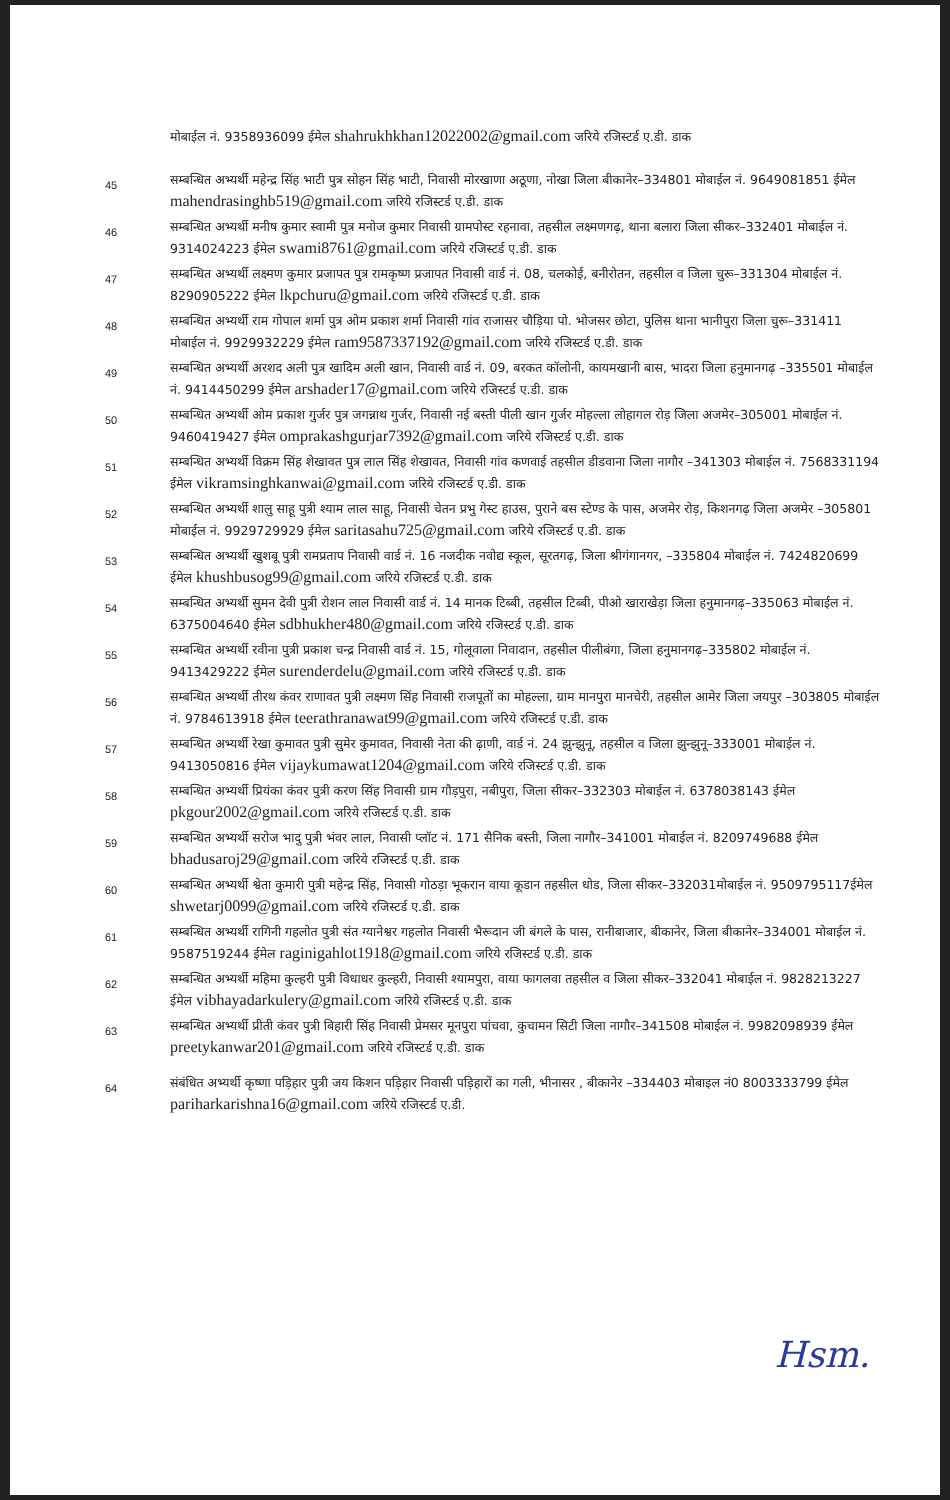मोबाईल नं. 9358936099 ईमेल shahrukhkhan12022002@gmail.com जरिये रजिस्टर्ड ए.डी. डाक
45
सम्बन्धित अभ्यर्थी महेन्द्र सिंह भाटी पुत्र सोहन सिंह भाटी, निवासी मोरखाणा अठूणा, नोखा जिला बीकानेर–334801 मोबाईल नं. 9649081851 ईमेल mahendrasinghb519@gmail.com जरिये रजिस्टर्ड ए.डी. डाक
46
सम्बन्धित अभ्यर्थी मनीष कुमार स्वामी पुत्र मनोज कुमार निवासी ग्रामपोस्ट रहनावा, तहसील लक्ष्मणगढ़, थाना बलारा जिला सीकर–332401 मोबाईल नं. 9314024223 ईमेल swami8761@gmail.com जरिये रजिस्टर्ड ए.डी. डाक
47
सम्बन्धित अभ्यर्थी लक्ष्मण कुमार प्रजापत पुत्र रामकृष्ण प्रजापत निवासी वार्ड नं. 08, चलकोई, बनीरोतन, तहसील व जिला चुरू–331304 मोबाईल नं. 8290905222 ईमेल lkpchuru@gmail.com जरिये रजिस्टर्ड ए.डी. डाक
48
सम्बन्धित अभ्यर्थी राम गोपाल शर्मा पुत्र ओम प्रकाश शर्मा निवासी गांव राजासर चौड़िया पो. भोजसर छोटा, पुलिस थाना भानीपुरा जिला चुरू–331411 मोबाईल नं. 9929932229 ईमेल ram9587337192@gmail.com जरिये रजिस्टर्ड ए.डी. डाक
49
सम्बन्धित अभ्यर्थी अरशद अली पुत्र खादिम अली खान, निवासी वार्ड नं. 09, बरकत कॉलोनी, कायमखानी बास, भादरा जिला हनुमानगढ़ –335501 मोबाईल नं. 9414450299 ईमेल arshader17@gmail.com जरिये रजिस्टर्ड ए.डी. डाक
50
सम्बन्धित अभ्यर्थी ओम प्रकाश गुर्जर पुत्र जगन्नाथ गुर्जर, निवासी नई बस्ती पीली खान गुर्जर मोहल्ला लोहागल रोड़ जिला अजमेर–305001 मोबाईल नं. 9460419427 ईमेल omprakashgurjar7392@gmail.com जरिये रजिस्टर्ड ए.डी. डाक
51
सम्बन्धित अभ्यर्थी विक्रम सिंह शेखावत पुत्र लाल सिंह शेखावत, निवासी गांव कणवाई तहसील डीडवाना जिला नागौर –341303 मोबाईल नं. 7568331194 ईमेल vikramsinghkanwai@gmail.com जरिये रजिस्टर्ड ए.डी. डाक
52
सम्बन्धित अभ्यर्थी शालु साहू पुत्री श्याम लाल साहू, निवासी चेतन प्रभु गेस्ट हाउस, पुराने बस स्टेण्ड के पास, अजमेर रोड़, किशनगढ़ जिला अजमेर –305801 मोबाईल नं. 9929729929 ईमेल saritasahu725@gmail.com जरिये रजिस्टर्ड ए.डी. डाक
53
सम्बन्धित अभ्यर्थी खुशबू पुत्री रामप्रताप निवासी वार्ड नं. 16 नजदीक नवोद्य स्कूल, सूरतगढ़, जिला श्रीगंगानगर, –335804 मोबाईल नं. 7424820699 ईमेल khushbusog99@gmail.com जरिये रजिस्टर्ड ए.डी. डाक
54
सम्बन्धित अभ्यर्थी सुमन देवी पुत्री रोशन लाल निवासी वार्ड नं. 14 मानक टिब्बी, तहसील टिब्बी, पीओ खाराखेड़ा जिला हनुमानगढ़–335063 मोबाईल नं. 6375004640 ईमेल sdbhukher480@gmail.com जरिये रजिस्टर्ड ए.डी. डाक
55
सम्बन्धित अभ्यर्थी रवीना पुत्री प्रकाश चन्द्र निवासी वार्ड नं. 15, गोलूवाला निवादान, तहसील पीलीबंगा, जिला हनुमानगढ़–335802 मोबाईल नं. 9413429222 ईमेल surenderdelu@gmail.com जरिये रजिस्टर्ड ए.डी. डाक
56
सम्बन्धित अभ्यर्थी तीरथ कंवर राणावत पुत्री लक्ष्मण सिंह निवासी राजपूतों का मोहल्ला, ग्राम मानपुरा मानचेरी, तहसील आमेर जिला जयपुर –303805 मोबाईल नं. 9784613918 ईमेल teerathranawat99@gmail.com जरिये रजिस्टर्ड ए.डी. डाक
57
सम्बन्धित अभ्यर्थी रेखा कुमावत पुत्री सुमेर कुमावत, निवासी नेता की ढ़ाणी, वार्ड नं. 24 झुन्झुनू, तहसील व जिला झुन्झुनू–333001 मोबाईल नं. 9413050816 ईमेल vijaykumawat1204@gmail.com जरिये रजिस्टर्ड ए.डी. डाक
58
सम्बन्धित अभ्यर्थी प्रियंका कंवर पुत्री करण सिंह निवासी ग्राम गौड़पुरा, नबीपुरा, जिला सीकर–332303 मोबाईल नं. 6378038143 ईमेल pkgour2002@gmail.com जरिये रजिस्टर्ड ए.डी. डाक
59
सम्बन्धित अभ्यर्थी सरोज भादु पुत्री भंवर लाल, निवासी प्लॉट नं. 171 सैनिक बस्ती, जिला नागौर–341001 मोबाईल नं. 8209749688 ईमेल bhadusaroj29@gmail.com जरिये रजिस्टर्ड ए.डी. डाक
60
सम्बन्धित अभ्यर्थी श्वेता कुमारी पुत्री महेन्द्र सिंह, निवासी गोठड़ा भूकरान वाया कूडान तहसील धोड, जिला सीकर–332031मोबाईल नं. 9509795117ईमेल shwetarj0099@gmail.com जरिये रजिस्टर्ड ए.डी. डाक
61
सम्बन्धित अभ्यर्थी रागिनी गहलोत पुत्री संत ग्यानेश्वर गहलोत निवासी भैरूदान जी बंगले के पास, रानीबाजार, बीकानेर, जिला बीकानेर–334001 मोबाईल नं. 9587519244 ईमेल raginigahlot1918@gmail.com जरिये रजिस्टर्ड ए.डी. डाक
62
सम्बन्धित अभ्यर्थी महिमा कुल्हरी पुत्री विधाधर कुल्हरी, निवासी श्यामपुरा, वाया फागलवा तहसील व जिला सीकर–332041 मोबाईल नं. 9828213227 ईमेल vibhayadarkulery@gmail.com जरिये रजिस्टर्ड ए.डी. डाक
63
सम्बन्धित अभ्यर्थी प्रीती कंवर पुत्री बिहारी सिंह निवासी प्रेमसर मूनपुरा पांचवा, कुचामन सिटी जिला नागौर–341508 मोबाईल नं. 9982098939 ईमेल preetykanwar201@gmail.com जरिये रजिस्टर्ड ए.डी. डाक
64
संबंधित अभ्यर्थी कृष्णा पड़िहार पुत्री जय किशन पड़िहार निवासी पड़िहारों का गली, भीनासर , बीकानेर –334403 मोबाइल नं0 8003333799 ईमेल pariharkarishna16@gmail.com जरिये रजिस्टर्ड ए.डी.
Hsm.